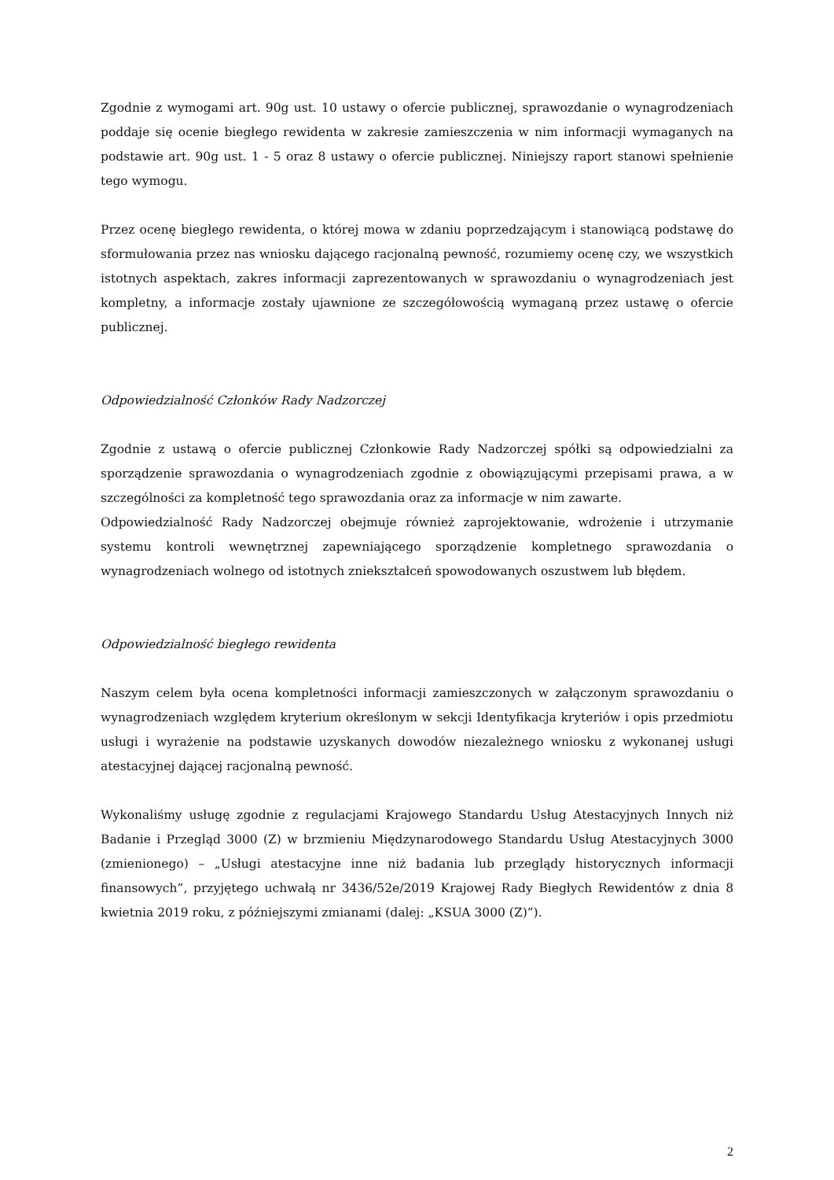Zgodnie z wymogami art. 90g ust. 10 ustawy o ofercie publicznej, sprawozdanie o wynagrodzeniach poddaje się ocenie biegłego rewidenta w zakresie zamieszczenia w nim informacji wymaganych na podstawie art. 90g ust. 1 - 5 oraz 8 ustawy o ofercie publicznej. Niniejszy raport stanowi spełnienie tego wymogu.
Przez ocenę biegłego rewidenta, o której mowa w zdaniu poprzedzającym i stanowiącą podstawę do sformułowania przez nas wniosku dającego racjonalną pewność, rozumiemy ocenę czy, we wszystkich istotnych aspektach, zakres informacji zaprezentowanych w sprawozdaniu o wynagrodzeniach jest kompletny, a informacje zostały ujawnione ze szczegółowością wymaganą przez ustawę o ofercie publicznej.
Odpowiedzialność Członków Rady Nadzorczej
Zgodnie z ustawą o ofercie publicznej Członkowie Rady Nadzorczej spółki są odpowiedzialni za sporządzenie sprawozdania o wynagrodzeniach zgodnie z obowiązującymi przepisami prawa, a w szczególności za kompletność tego sprawozdania oraz za informacje w nim zawarte.
Odpowiedzialność Rady Nadzorczej obejmuje również zaprojektowanie, wdrożenie i utrzymanie systemu kontroli wewnętrznej zapewniającego sporządzenie kompletnego sprawozdania o wynagrodzeniach wolnego od istotnych zniekształceń spowodowanych oszustwem lub błędem.
Odpowiedzialność biegłego rewidenta
Naszym celem była ocena kompletności informacji zamieszczonych w załączonym sprawozdaniu o wynagrodzeniach względem kryterium określonym w sekcji Identyfikacja kryteriów i opis przedmiotu usługi i wyrażenie na podstawie uzyskanych dowodów niezależnego wniosku z wykonanej usługi atestacyjnej dającej racjonalną pewność.
Wykonaliśmy usługę zgodnie z regulacjami Krajowego Standardu Usług Atestacyjnych Innych niż Badanie i Przegląd 3000 (Z) w brzmieniu Międzynarodowego Standardu Usług Atestacyjnych 3000 (zmienionego) – „Usługi atestacyjne inne niż badania lub przeglądy historycznych informacji finansowych”, przyjętego uchwałą nr 3436/52e/2019 Krajowej Rady Biegłych Rewidentów z dnia 8 kwietnia 2019 roku, z późniejszymi zmianami (dalej: „KSUA 3000 (Z)”).
2